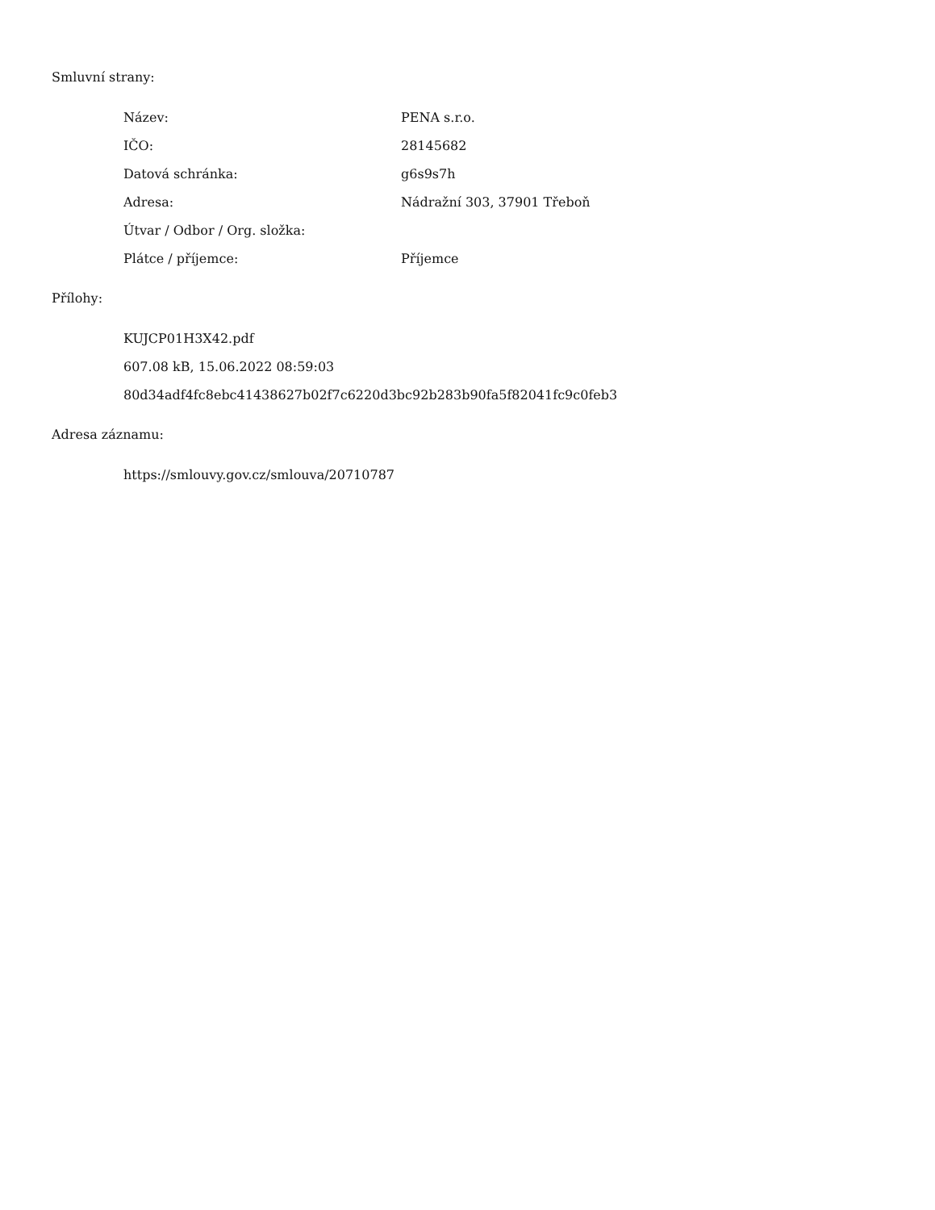Smluvní strany:
| Název: | PENA s.r.o. |
| IČO: | 28145682 |
| Datová schránka: | g6s9s7h |
| Adresa: | Nádražní 303, 37901 Třeboň |
| Útvar / Odbor / Org. složka: | |
| Plátce / příjemce: | Příjemce |
Přílohy:
KUJCP01H3X42.pdf
607.08 kB, 15.06.2022 08:59:03
80d34adf4fc8ebc41438627b02f7c6220d3bc92b283b90fa5f82041fc9c0feb3
Adresa záznamu:
https://smlouvy.gov.cz/smlouva/20710787